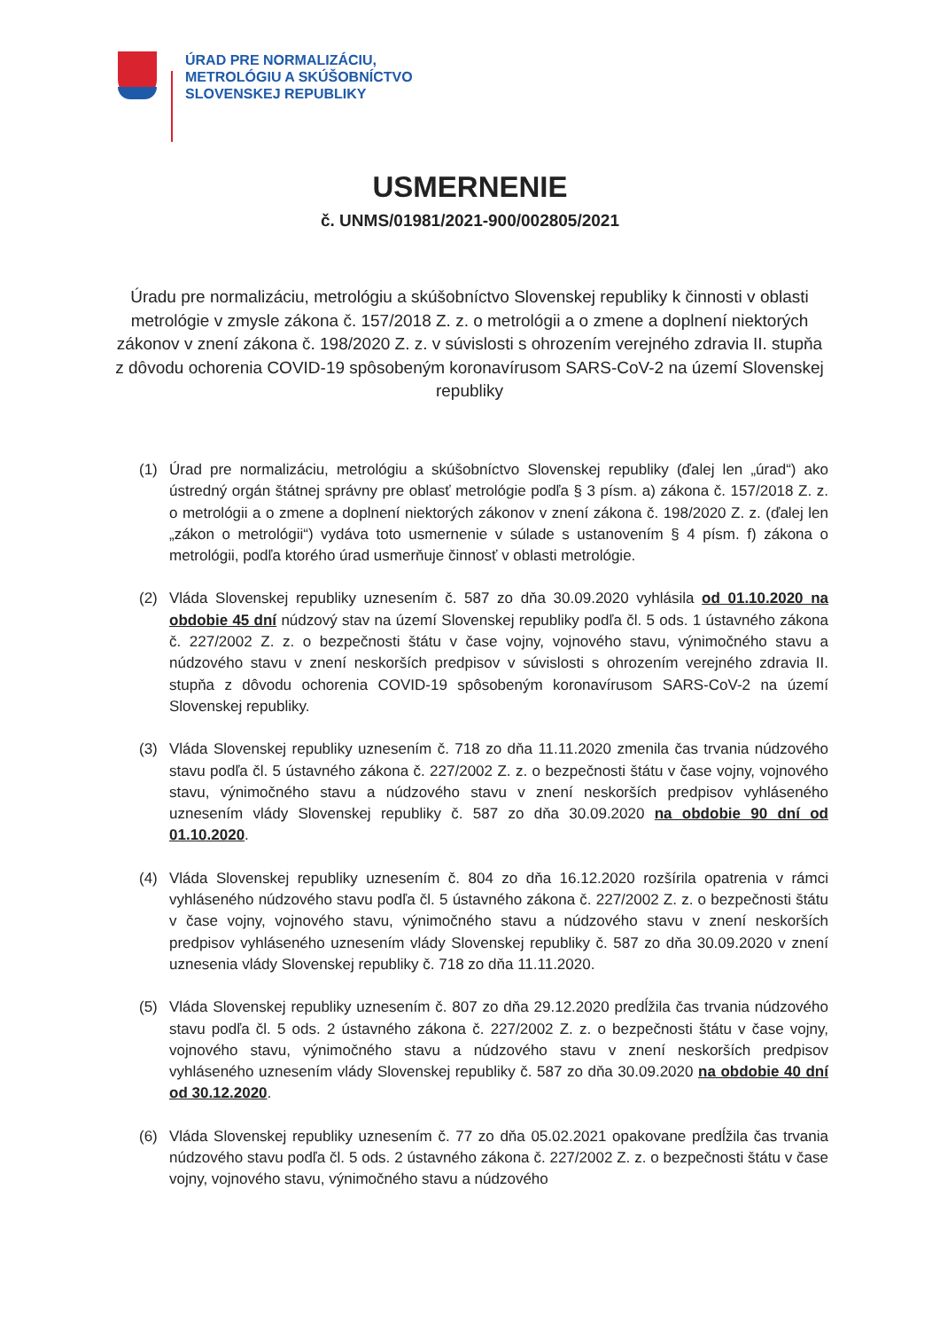ÚRAD PRE NORMALIZÁCIU,
METROLÓGIU A SKÚŠOBNÍCTVO
SLOVENSKEJ REPUBLIKY
USMERNENIE
č. UNMS/01981/2021-900/002805/2021
Úradu pre normalizáciu, metrológiu a skúšobníctvo Slovenskej republiky k činnosti v oblasti metrológie v zmysle zákona č. 157/2018 Z. z. o metrológii a o zmene a doplnení niektorých zákonov v znení zákona č. 198/2020 Z. z. v súvislosti s ohrozením verejného zdravia II. stupňa z dôvodu ochorenia COVID-19 spôsobeným koronavírusom SARS-CoV-2 na území Slovenskej republiky
(1) Úrad pre normalizáciu, metrológiu a skúšobníctvo Slovenskej republiky (ďalej len „úrad“) ako ústredný orgán štátnej správny pre oblasť metrológie podľa § 3 písm. a) zákona č. 157/2018 Z. z. o metrológii a o zmene a doplnení niektorých zákonov v znení zákona č. 198/2020 Z. z. (ďalej len „zákon o metrológii“) vydáva toto usmernenie v súlade s ustanovením § 4 písm. f) zákona o metrológii, podľa ktorého úrad usmerňuje činnosť v oblasti metrológie.
(2) Vláda Slovenskej republiky uznesením č. 587 zo dňa 30.09.2020 vyhlásila od 01.10.2020 na obdobie 45 dní núdzový stav na území Slovenskej republiky podľa čl. 5 ods. 1 ústavného zákona č. 227/2002 Z. z. o bezpečnosti štátu v čase vojny, vojnového stavu, výnimočného stavu a núdzového stavu v znení neskorších predpisov v súvislosti s ohrozením verejného zdravia II. stupňa z dôvodu ochorenia COVID-19 spôsobeným koronavírusom SARS-CoV-2 na území Slovenskej republiky.
(3) Vláda Slovenskej republiky uznesením č. 718 zo dňa 11.11.2020 zmenila čas trvania núdzového stavu podľa čl. 5 ústavného zákona č. 227/2002 Z. z. o bezpečnosti štátu v čase vojny, vojnového stavu, výnimočného stavu a núdzového stavu v znení neskorších predpisov vyhláseného uznesením vlády Slovenskej republiky č. 587 zo dňa 30.09.2020 na obdobie 90 dní od 01.10.2020.
(4) Vláda Slovenskej republiky uznesením č. 804 zo dňa 16.12.2020 rozšírila opatrenia v rámci vyhláseného núdzového stavu podľa čl. 5 ústavného zákona č. 227/2002 Z. z. o bezpečnosti štátu v čase vojny, vojnového stavu, výnimočného stavu a núdzového stavu v znení neskorších predpisov vyhláseného uznesením vlády Slovenskej republiky č. 587 zo dňa 30.09.2020 v znení uznesenia vlády Slovenskej republiky č. 718 zo dňa 11.11.2020.
(5) Vláda Slovenskej republiky uznesením č. 807 zo dňa 29.12.2020 predĺžila čas trvania núdzového stavu podľa čl. 5 ods. 2 ústavného zákona č. 227/2002 Z. z. o bezpečnosti štátu v čase vojny, vojnového stavu, výnimočného stavu a núdzového stavu v znení neskorších predpisov vyhláseného uznesením vlády Slovenskej republiky č. 587 zo dňa 30.09.2020 na obdobie 40 dní od 30.12.2020.
(6) Vláda Slovenskej republiky uznesením č. 77 zo dňa 05.02.2021 opakovane predĺžila čas trvania núdzového stavu podľa čl. 5 ods. 2 ústavného zákona č. 227/2002 Z. z. o bezpečnosti štátu v čase vojny, vojnového stavu, výnimočného stavu a núdzového